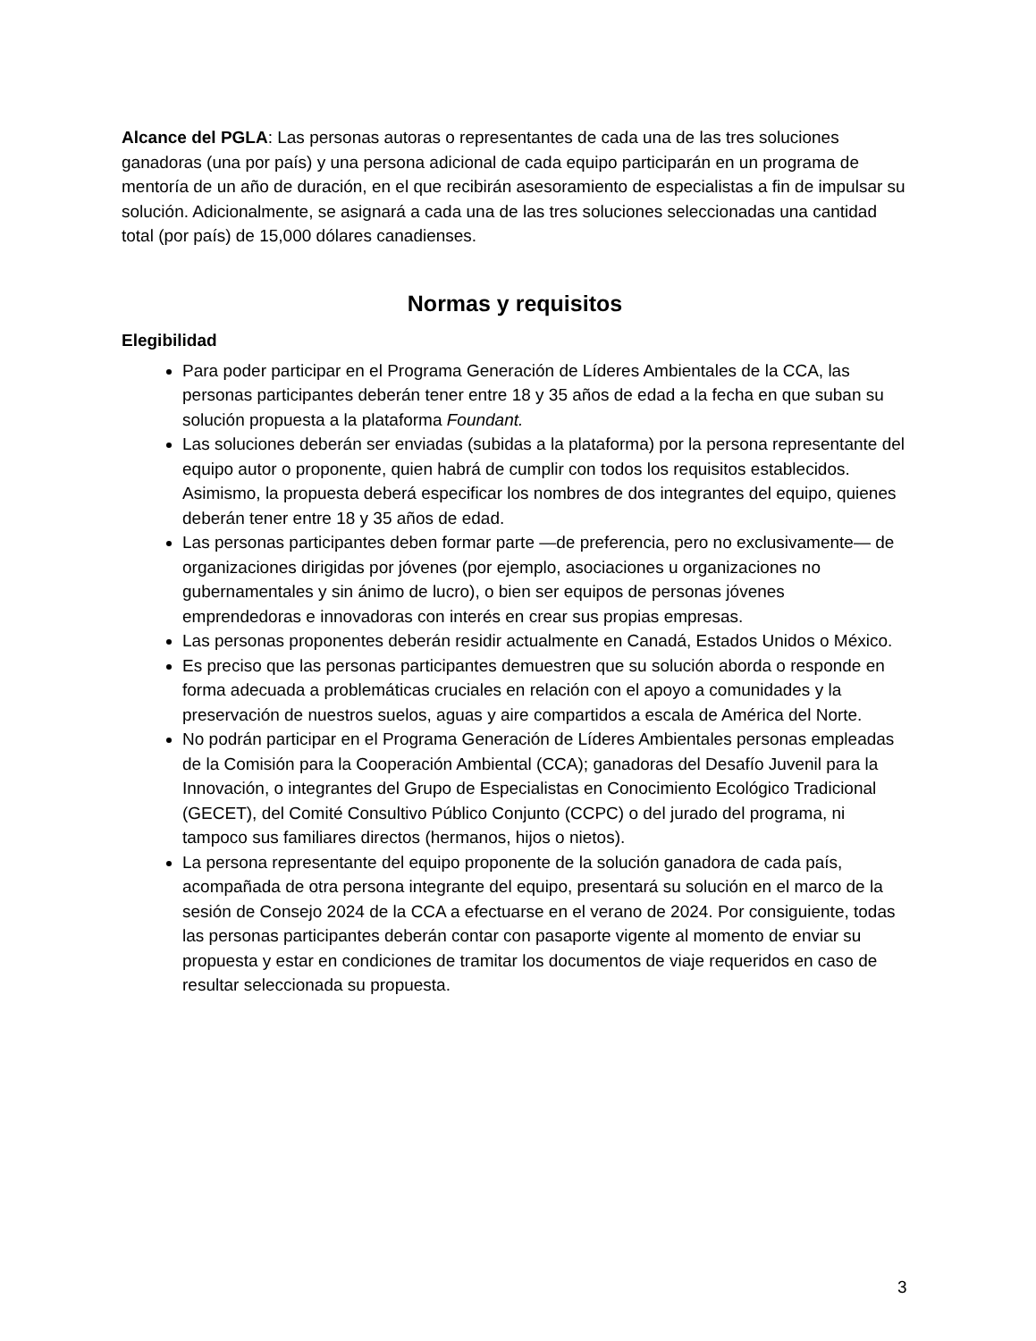Alcance del PGLA: Las personas autoras o representantes de cada una de las tres soluciones ganadoras (una por país) y una persona adicional de cada equipo participarán en un programa de mentoría de un año de duración, en el que recibirán asesoramiento de especialistas a fin de impulsar su solución. Adicionalmente, se asignará a cada una de las tres soluciones seleccionadas una cantidad total (por país) de 15,000 dólares canadienses.
Normas y requisitos
Elegibilidad
Para poder participar en el Programa Generación de Líderes Ambientales de la CCA, las personas participantes deberán tener entre 18 y 35 años de edad a la fecha en que suban su solución propuesta a la plataforma Foundant.
Las soluciones deberán ser enviadas (subidas a la plataforma) por la persona representante del equipo autor o proponente, quien habrá de cumplir con todos los requisitos establecidos. Asimismo, la propuesta deberá especificar los nombres de dos integrantes del equipo, quienes deberán tener entre 18 y 35 años de edad.
Las personas participantes deben formar parte —de preferencia, pero no exclusivamente— de organizaciones dirigidas por jóvenes (por ejemplo, asociaciones u organizaciones no gubernamentales y sin ánimo de lucro), o bien ser equipos de personas jóvenes emprendedoras e innovadoras con interés en crear sus propias empresas.
Las personas proponentes deberán residir actualmente en Canadá, Estados Unidos o México.
Es preciso que las personas participantes demuestren que su solución aborda o responde en forma adecuada a problemáticas cruciales en relación con el apoyo a comunidades y la preservación de nuestros suelos, aguas y aire compartidos a escala de América del Norte.
No podrán participar en el Programa Generación de Líderes Ambientales personas empleadas de la Comisión para la Cooperación Ambiental (CCA); ganadoras del Desafío Juvenil para la Innovación, o integrantes del Grupo de Especialistas en Conocimiento Ecológico Tradicional (GECET), del Comité Consultivo Público Conjunto (CCPC) o del jurado del programa, ni tampoco sus familiares directos (hermanos, hijos o nietos).
La persona representante del equipo proponente de la solución ganadora de cada país, acompañada de otra persona integrante del equipo, presentará su solución en el marco de la sesión de Consejo 2024 de la CCA a efectuarse en el verano de 2024. Por consiguiente, todas las personas participantes deberán contar con pasaporte vigente al momento de enviar su propuesta y estar en condiciones de tramitar los documentos de viaje requeridos en caso de resultar seleccionada su propuesta.
3